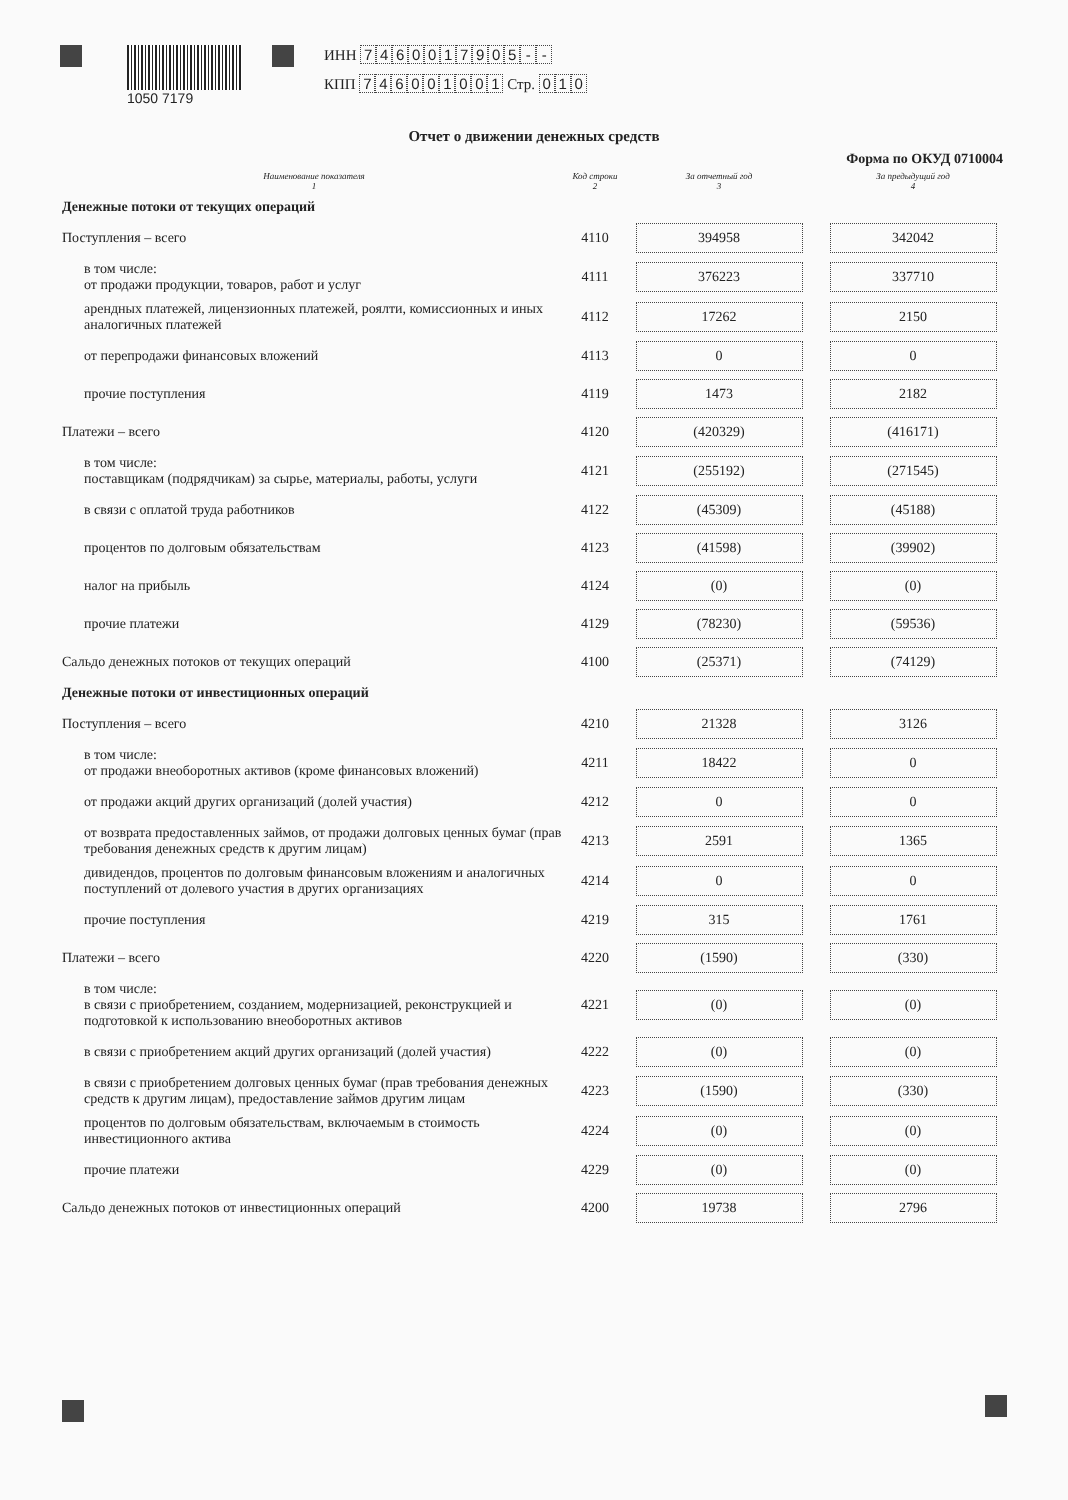1050 7179 ИНН 7460017905 - -
КПП 746001001 Стр. 0 1 0
Отчет о движении денежных средств
Форма по ОКУД 0710004
| Наименование показателя 1 | Код строки 2 | За отчетный год 3 | За предыдущий год 4 |
| --- | --- | --- | --- |
| Денежные потоки от текущих операций | | | |
| Поступления – всего | 4110 | 394958 | 342042 |
| в том числе: от продажи продукции, товаров, работ и услуг | 4111 | 376223 | 337710 |
| арендных платежей, лицензионных платежей, роялти, комиссионных и иных аналогичных платежей | 4112 | 17262 | 2150 |
| от перепродажи финансовых вложений | 4113 | 0 | 0 |
| прочие поступления | 4119 | 1473 | 2182 |
| Платежи – всего | 4120 | (420329) | (416171) |
| в том числе: поставщикам (подрядчикам) за сырье, материалы, работы, услуги | 4121 | (255192) | (271545) |
| в связи с оплатой труда работников | 4122 | (45309) | (45188) |
| процентов по долговым обязательствам | 4123 | (41598) | (39902) |
| налог на прибыль | 4124 | (0) | (0) |
| прочие платежи | 4129 | (78230) | (59536) |
| Сальдо денежных потоков от текущих операций | 4100 | (25371) | (74129) |
| Денежные потоки от инвестиционных операций | | | |
| Поступления – всего | 4210 | 21328 | 3126 |
| в том числе: от продажи внеоборотных активов (кроме финансовых вложений) | 4211 | 18422 | 0 |
| от продажи акций других организаций (долей участия) | 4212 | 0 | 0 |
| от возврата предоставленных займов, от продажи долговых ценных бумаг (прав требования денежных средств к другим лицам) | 4213 | 2591 | 1365 |
| дивидендов, процентов по долговым финансовым вложениям и аналогичных поступлений от долевого участия в других организациях | 4214 | 0 | 0 |
| прочие поступления | 4219 | 315 | 1761 |
| Платежи – всего | 4220 | (1590) | (330) |
| в том числе: в связи с приобретением, созданием, модернизацией, реконструкцией и подготовкой к использованию внеоборотных активов | 4221 | (0) | (0) |
| в связи с приобретением акций других организаций (долей участия) | 4222 | (0) | (0) |
| в связи с приобретением долговых ценных бумаг (прав требования денежных средств к другим лицам), предоставление займов другим лицам | 4223 | (1590) | (330) |
| процентов по долговым обязательствам, включаемым в стоимость инвестиционного актива | 4224 | (0) | (0) |
| прочие платежи | 4229 | (0) | (0) |
| Сальдо денежных потоков от инвестиционных операций | 4200 | 19738 | 2796 |